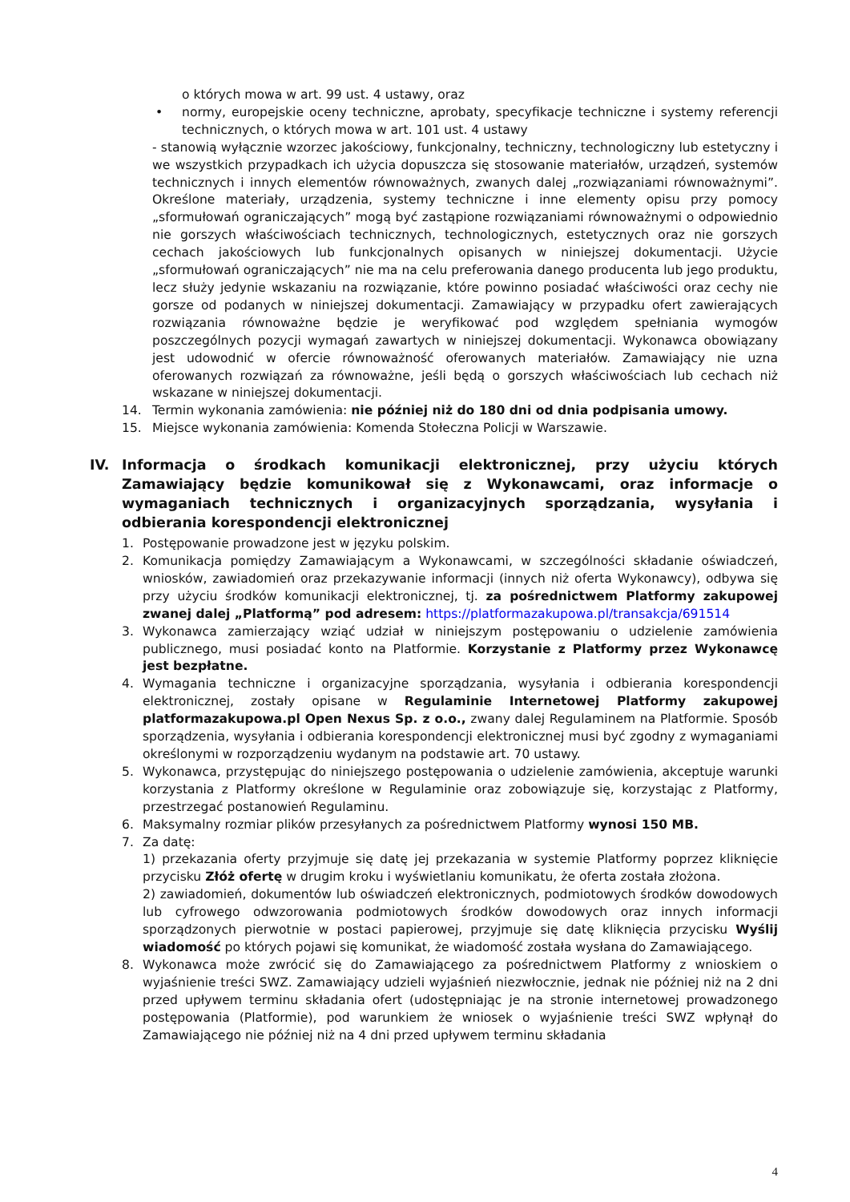o których mowa w art. 99 ust. 4 ustawy, oraz
• normy, europejskie oceny techniczne, aprobaty, specyfikacje techniczne i systemy referencji technicznych, o których mowa w art. 101 ust. 4 ustawy
- stanowią wyłącznie wzorzec jakościowy, funkcjonalny, techniczny, technologiczny lub estetyczny i we wszystkich przypadkach ich użycia dopuszcza się stosowanie materiałów, urządzeń, systemów technicznych i innych elementów równoważnych, zwanych dalej „rozwiązaniami równoważnymi”. Określone materiały, urządzenia, systemy techniczne i inne elementy opisu przy pomocy „sformułowań ograniczających” mogą być zastąpione rozwiązaniami równoważnymi o odpowiednio nie gorszych właściwościach technicznych, technologicznych, estetycznych oraz nie gorszych cechach jakościowych lub funkcjonalnych opisanych w niniejszej dokumentacji. Użycie „sformułowań ograniczających” nie ma na celu preferowania danego producenta lub jego produktu, lecz służy jedynie wskazaniu na rozwiązanie, które powinno posiadać właściwości oraz cechy nie gorsze od podanych w niniejszej dokumentacji. Zamawiający w przypadku ofert zawierających rozwiązania równoważne będzie je weryfikować pod względem spełniania wymogów poszczególnych pozycji wymagań zawartych w niniejszej dokumentacji. Wykonawca obowiązany jest udowodnić w ofercie równoważność oferowanych materiałów. Zamawiający nie uzna oferowanych rozwiązań za równoważne, jeśli będą o gorszych właściwościach lub cechach niż wskazane w niniejszej dokumentacji.
14. Termin wykonania zamówienia: nie później niż do 180 dni od dnia podpisania umowy.
15. Miejsce wykonania zamówienia: Komenda Stołeczna Policji w Warszawie.
IV. Informacja o środkach komunikacji elektronicznej, przy użyciu których Zamawiający będzie komunikował się z Wykonawcami, oraz informacje o wymaganiach technicznych i organizacyjnych sporządzania, wysyłania i odbierania korespondencji elektronicznej
1. Postępowanie prowadzone jest w języku polskim.
2. Komunikacja pomiędzy Zamawiającym a Wykonawcami, w szczególności składanie oświadczeń, wniosków, zawiadomień oraz przekazywanie informacji (innych niż oferta Wykonawcy), odbywa się przy użyciu środków komunikacji elektronicznej, tj. za pośrednictwem Platformy zakupowej zwanej dalej „Platformą” pod adresem: https://platformazakupowa.pl/transakcja/691514
3. Wykonawca zamierzający wziąć udział w niniejszym postępowaniu o udzielenie zamówienia publicznego, musi posiadać konto na Platformie. Korzystanie z Platformy przez Wykonawcę jest bezpłatne.
4. Wymagania techniczne i organizacyjne sporządzania, wysyłania i odbierania korespondencji elektronicznej, zostały opisane w Regulaminie Internetowej Platformy zakupowej platformazakupowa.pl Open Nexus Sp. z o.o., zwany dalej Regulaminem na Platformie. Sposób sporządzenia, wysyłania i odbierania korespondencji elektronicznej musi być zgodny z wymaganiami określonymi w rozporządzeniu wydanym na podstawie art. 70 ustawy.
5. Wykonawca, przystępując do niniejszego postępowania o udzielenie zamówienia, akceptuje warunki korzystania z Platformy określone w Regulaminie oraz zobowiązuje się, korzystając z Platformy, przestrzegać postanowień Regulaminu.
6. Maksymalny rozmiar plików przesyłanych za pośrednictwem Platformy wynosi 150 MB.
7. Za datę:
1) przekazania oferty przyjmuje się datę jej przekazania w systemie Platformy poprzez kliknięcie przycisku Złóż ofertę w drugim kroku i wyświetlaniu komunikatu, że oferta została złożona.
2) zawiadomień, dokumentów lub oświadczeń elektronicznych, podmiotowych środków dowodowych lub cyfrowego odwzorowania podmiotowych środków dowodowych oraz innych informacji sporządzonych pierwotnie w postaci papierowej, przyjmuje się datę kliknięcia przycisku Wyślij wiadomość po których pojawi się komunikat, że wiadomość została wysłana do Zamawiającego.
8. Wykonawca może zwrócić się do Zamawiającego za pośrednictwem Platformy z wnioskiem o wyjaśnienie treści SWZ. Zamawiający udzieli wyjaśnień niezwłocznie, jednak nie później niż na 2 dni przed upływem terminu składania ofert (udostępniając je na stronie internetowej prowadzonego postępowania (Platformie), pod warunkiem że wniosek o wyjaśnienie treści SWZ wpłynął do Zamawiającego nie później niż na 4 dni przed upływem terminu składania
4